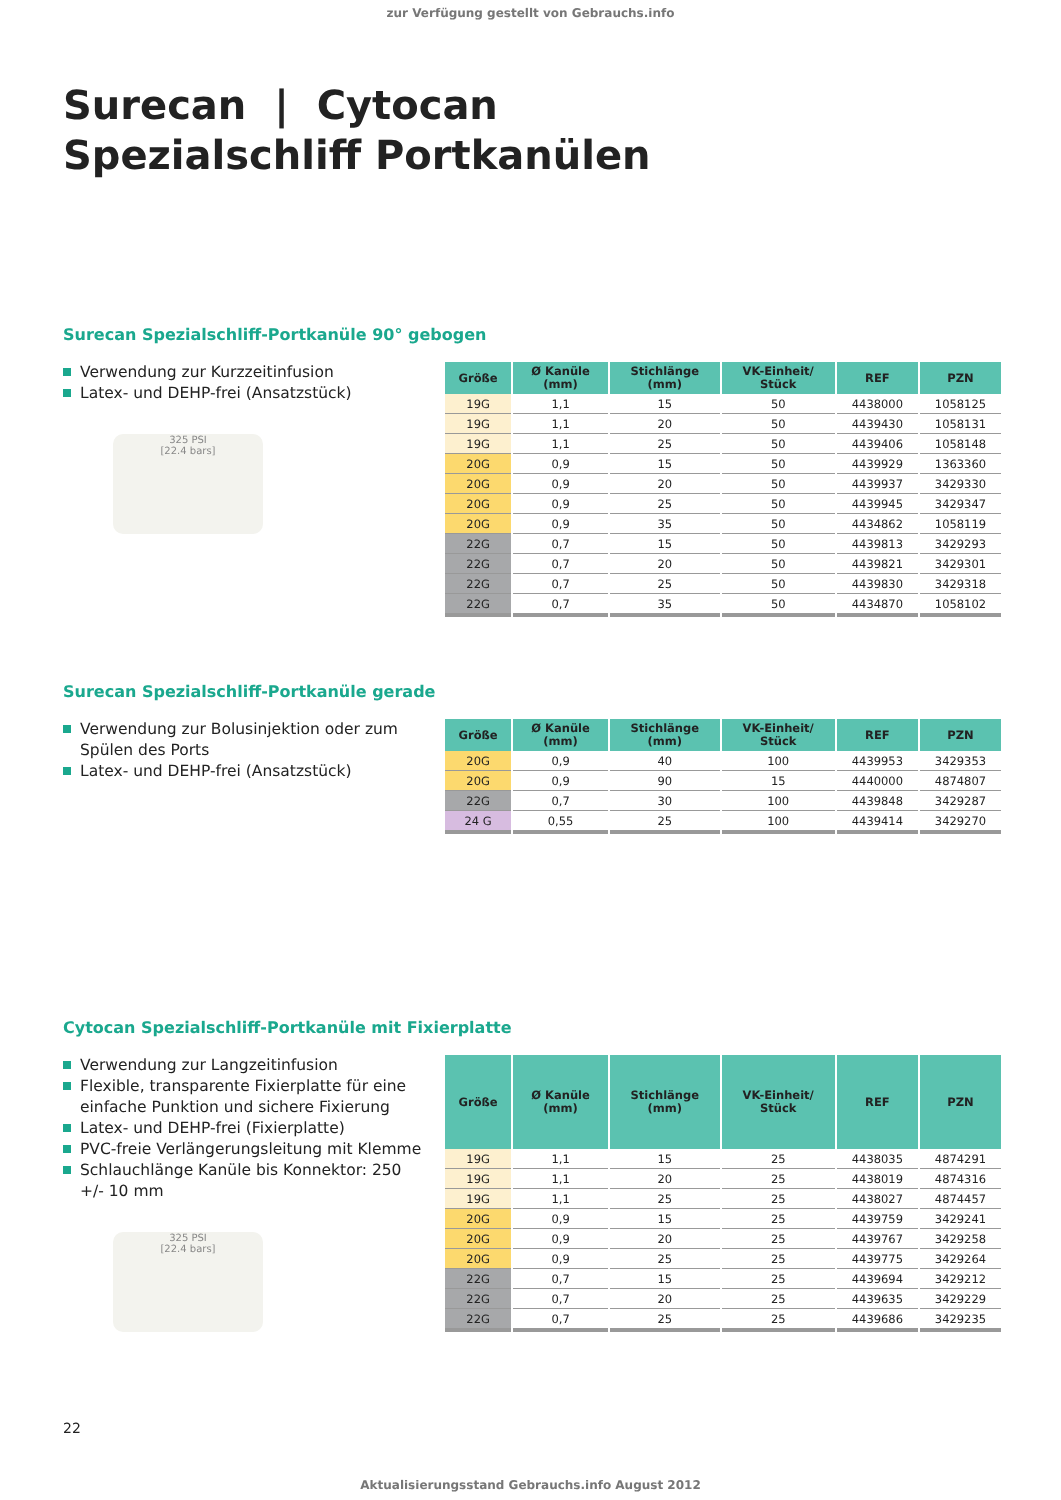zur Verfügung gestellt von Gebrauchs.info
Surecan | Cytocan
Spezialschliff Portkanülen
Surecan Spezialschliff-Portkanüle 90° gebogen
Verwendung zur Kurzzeitinfusion
Latex- und DEHP-frei (Ansatzstück)
325 PSI
[22.4 bars]
| Größe | Ø Kanüle (mm) | Stichlänge (mm) | VK-Einheit/ Stück | REF | PZN |
| --- | --- | --- | --- | --- | --- |
| 19G | 1,1 | 15 | 50 | 4438000 | 1058125 |
| 19G | 1,1 | 20 | 50 | 4439430 | 1058131 |
| 19G | 1,1 | 25 | 50 | 4439406 | 1058148 |
| 20G | 0,9 | 15 | 50 | 4439929 | 1363360 |
| 20G | 0,9 | 20 | 50 | 4439937 | 3429330 |
| 20G | 0,9 | 25 | 50 | 4439945 | 3429347 |
| 20G | 0,9 | 35 | 50 | 4434862 | 1058119 |
| 22G | 0,7 | 15 | 50 | 4439813 | 3429293 |
| 22G | 0,7 | 20 | 50 | 4439821 | 3429301 |
| 22G | 0,7 | 25 | 50 | 4439830 | 3429318 |
| 22G | 0,7 | 35 | 50 | 4434870 | 1058102 |
Surecan Spezialschliff-Portkanüle gerade
Verwendung zur Bolusinjektion oder zum Spülen des Ports
Latex- und DEHP-frei (Ansatzstück)
| Größe | Ø Kanüle (mm) | Stichlänge (mm) | VK-Einheit/ Stück | REF | PZN |
| --- | --- | --- | --- | --- | --- |
| 20G | 0,9 | 40 | 100 | 4439953 | 3429353 |
| 20G | 0,9 | 90 | 15 | 4440000 | 4874807 |
| 22G | 0,7 | 30 | 100 | 4439848 | 3429287 |
| 24 G | 0,55 | 25 | 100 | 4439414 | 3429270 |
Cytocan Spezialschliff-Portkanüle mit Fixierplatte
Verwendung zur Langzeitinfusion
Flexible, transparente Fixierplatte für eine einfache Punktion und sichere Fixierung
Latex- und DEHP-frei (Fixierplatte)
PVC-freie Verlängerungsleitung mit Klemme
Schlauchlänge Kanüle bis Konnektor: 250 +/- 10 mm
325 PSI
[22.4 bars]
| Größe | Ø Kanüle (mm) | Stichlänge (mm) | VK-Einheit/ Stück | REF | PZN |
| --- | --- | --- | --- | --- | --- |
| 19G | 1,1 | 15 | 25 | 4438035 | 4874291 |
| 19G | 1,1 | 20 | 25 | 4438019 | 4874316 |
| 19G | 1,1 | 25 | 25 | 4438027 | 4874457 |
| 20G | 0,9 | 15 | 25 | 4439759 | 3429241 |
| 20G | 0,9 | 20 | 25 | 4439767 | 3429258 |
| 20G | 0,9 | 25 | 25 | 4439775 | 3429264 |
| 22G | 0,7 | 15 | 25 | 4439694 | 3429212 |
| 22G | 0,7 | 20 | 25 | 4439635 | 3429229 |
| 22G | 0,7 | 25 | 25 | 4439686 | 3429235 |
22
Aktualisierungsstand Gebrauchs.info August 2012